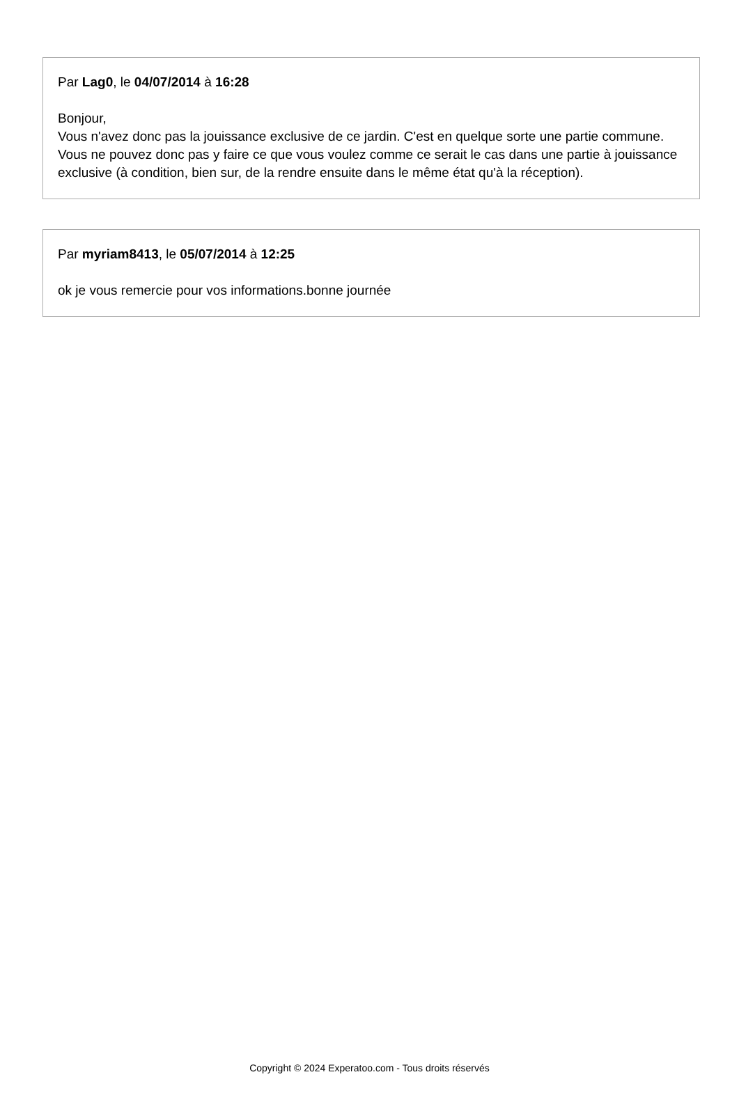Par Lag0, le 04/07/2014 à 16:28
Bonjour,
Vous n'avez donc pas la jouissance exclusive de ce jardin. C'est en quelque sorte une partie commune.
Vous ne pouvez donc pas y faire ce que vous voulez comme ce serait le cas dans une partie à jouissance exclusive (à condition, bien sur, de la rendre ensuite dans le même état qu'à la réception).
Par myriam8413, le 05/07/2014 à 12:25
ok je vous remercie pour vos informations.bonne journée
Copyright © 2024 Experatoo.com - Tous droits réservés